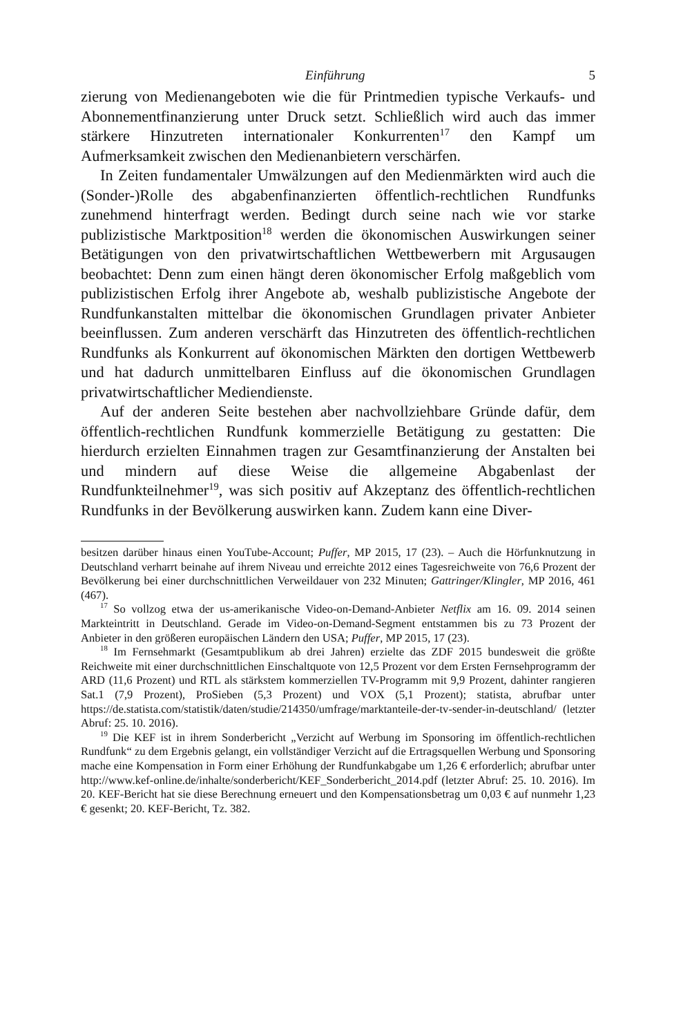Einführung 5
zierung von Medienangeboten wie die für Printmedien typische Verkaufs- und Abonnementfinanzierung unter Druck setzt. Schließlich wird auch das immer stärkere Hinzutreten internationaler Konkurrenten<sup>17</sup> den Kampf um Aufmerksamkeit zwischen den Medienanbietern verschärfen.
In Zeiten fundamentaler Umwälzungen auf den Medienmärkten wird auch die (Sonder-)Rolle des abgabenfinanzierten öffentlich-rechtlichen Rundfunks zunehmend hinterfragt werden. Bedingt durch seine nach wie vor starke publizistische Marktposition<sup>18</sup> werden die ökonomischen Auswirkungen seiner Betätigungen von den privatwirtschaftlichen Wettbewerbern mit Argusaugen beobachtet: Denn zum einen hängt deren ökonomischer Erfolg maßgeblich vom publizistischen Erfolg ihrer Angebote ab, weshalb publizistische Angebote der Rundfunkanstalten mittelbar die ökonomischen Grundlagen privater Anbieter beeinflussen. Zum anderen verschärft das Hinzutreten des öffentlich-rechtlichen Rundfunks als Konkurrent auf ökonomischen Märkten den dortigen Wettbewerb und hat dadurch unmittelbaren Einfluss auf die ökonomischen Grundlagen privatwirtschaftlicher Mediendienste.
Auf der anderen Seite bestehen aber nachvollziehbare Gründe dafür, dem öffentlich-rechtlichen Rundfunk kommerzielle Betätigung zu gestatten: Die hierdurch erzielten Einnahmen tragen zur Gesamtfinanzierung der Anstalten bei und mindern auf diese Weise die allgemeine Abgabenlast der Rundfunkteilnehmer<sup>19</sup>, was sich positiv auf Akzeptanz des öffentlich-rechtlichen Rundfunks in der Bevölkerung auswirken kann. Zudem kann eine Diver-
besitzen darüber hinaus einen YouTube-Account; Puffer, MP 2015, 17 (23). – Auch die Hörfunknutzung in Deutschland verharrt beinahe auf ihrem Niveau und erreichte 2012 eines Tagesreichweite von 76,6 Prozent der Bevölkerung bei einer durchschnittlichen Verweildauer von 232 Minuten; Gattringer/Klingler, MP 2016, 461 (467).
<sup>17</sup> So vollzog etwa der us-amerikanische Video-on-Demand-Anbieter Netflix am 16. 09. 2014 seinen Markteintritt in Deutschland. Gerade im Video-on-Demand-Segment entstammen bis zu 73 Prozent der Anbieter in den größeren europäischen Ländern den USA; Puffer, MP 2015, 17 (23).
<sup>18</sup> Im Fernsehmarkt (Gesamtpublikum ab drei Jahren) erzielte das ZDF 2015 bundesweit die größte Reichweite mit einer durchschnittlichen Einschaltquote von 12,5 Prozent vor dem Ersten Fernsehprogramm der ARD (11,6 Prozent) und RTL als stärkstem kommerziellen TV-Programm mit 9,9 Prozent, dahinter rangieren Sat.1 (7,9 Prozent), ProSieben (5,3 Prozent) und VOX (5,1 Prozent); statista, abrufbar unter https://de.statista.com/statistik/daten/studie/214350/umfrage/marktanteile-der-tv-sender-in-deutschland/ (letzter Abruf: 25. 10. 2016).
<sup>19</sup> Die KEF ist in ihrem Sonderbericht „Verzicht auf Werbung im Sponsoring im öffentlich-rechtlichen Rundfunk“ zu dem Ergebnis gelangt, ein vollständiger Verzicht auf die Ertragsquellen Werbung und Sponsoring mache eine Kompensation in Form einer Erhöhung der Rundfunkabgabe um 1,26 € erforderlich; abrufbar unter http://www.kef-online.de/inhalte/sonderbericht/KEF_Sonderbericht_2014.pdf (letzter Abruf: 25. 10. 2016). Im 20. KEF-Bericht hat sie diese Berechnung erneuert und den Kompensationsbetrag um 0,03 € auf nunmehr 1,23 € gesenkt; 20. KEF-Bericht, Tz. 382.